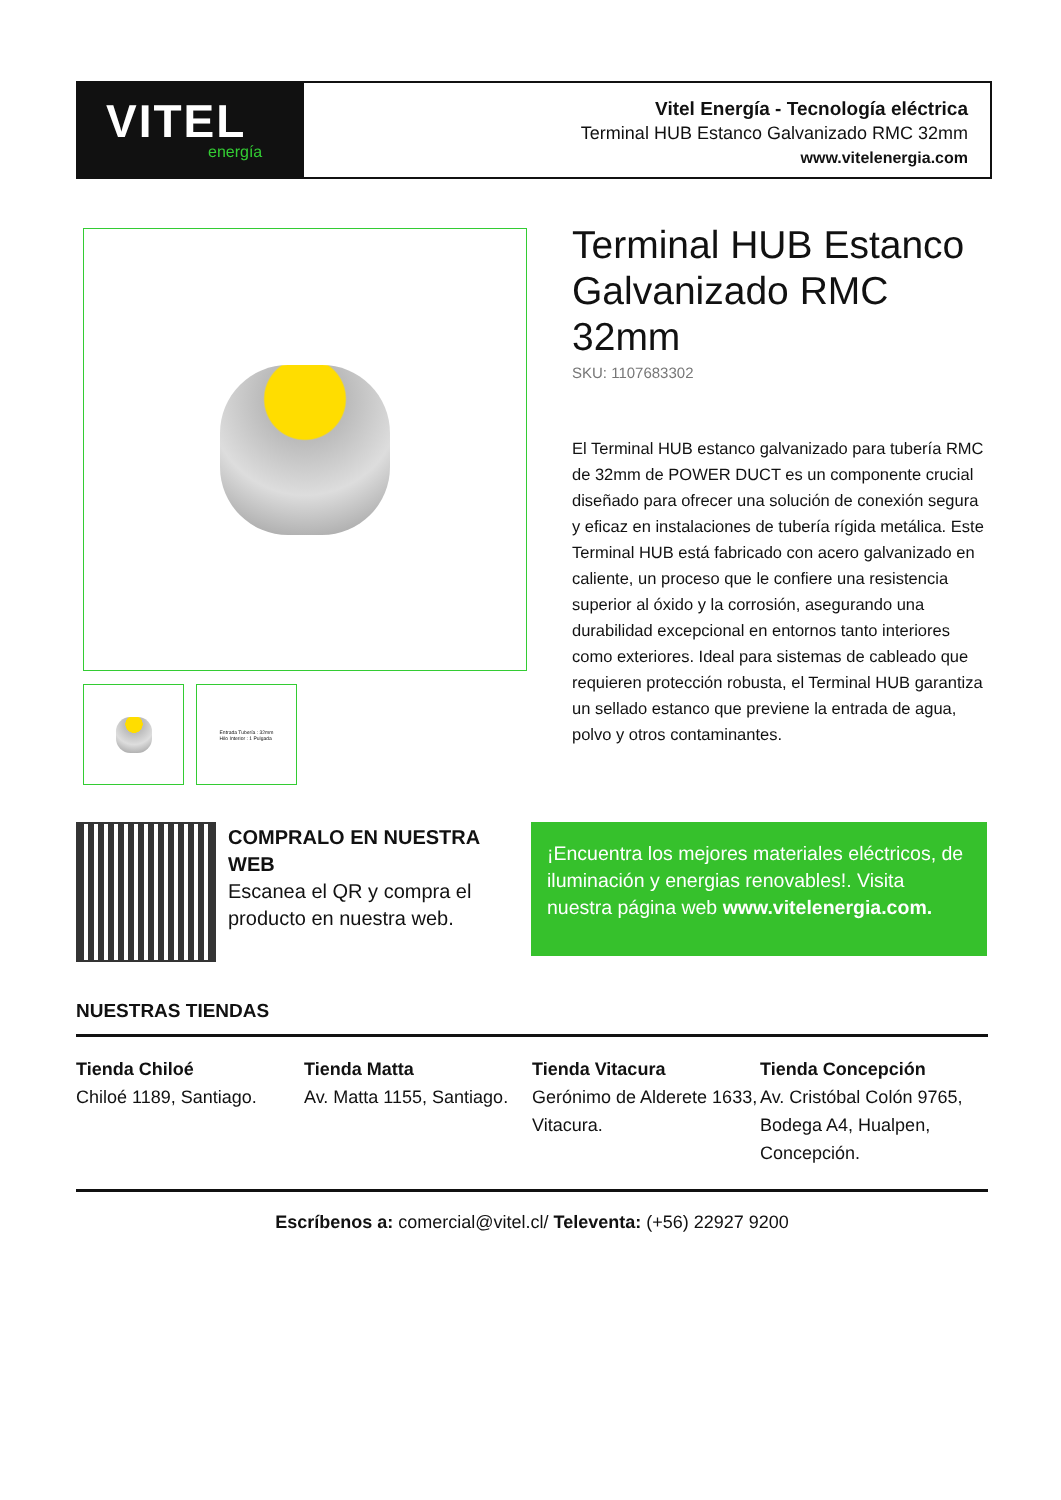VITEL
energía
Vitel Energía - Tecnología eléctrica
Terminal HUB Estanco Galvanizado RMC 32mm
www.vitelenergia.com
Entrada Tubería : 32mm
Hilo Interior : 1 Pulgada
Terminal HUB Estanco Galvanizado RMC 32mm
SKU: 1107683302
El Terminal HUB estanco galvanizado para tubería RMC de 32mm de POWER DUCT es un componente crucial diseñado para ofrecer una solución de conexión segura y eficaz en instalaciones de tubería rígida metálica. Este Terminal HUB está fabricado con acero galvanizado en caliente, un proceso que le confiere una resistencia superior al óxido y la corrosión, asegurando una durabilidad excepcional en entornos tanto interiores como exteriores. Ideal para sistemas de cableado que requieren protección robusta, el Terminal HUB garantiza un sellado estanco que previene la entrada de agua, polvo y otros contaminantes.
COMPRALO EN NUESTRA WEB
Escanea el QR y compra el producto en nuestra web.
¡Encuentra los mejores materiales eléctricos, de iluminación y energias renovables!. Visita nuestra página web www.vitelenergia.com.
NUESTRAS TIENDAS
Tienda Chiloé
Chiloé 1189, Santiago.
Tienda Matta
Av. Matta 1155, Santiago.
Tienda Vitacura
Gerónimo de Alderete 1633, Vitacura.
Tienda Concepción
Av. Cristóbal Colón 9765, Bodega A4, Hualpen, Concepción.
Escríbenos a: comercial@vitel.cl/ Televenta: (+56) 22927 9200